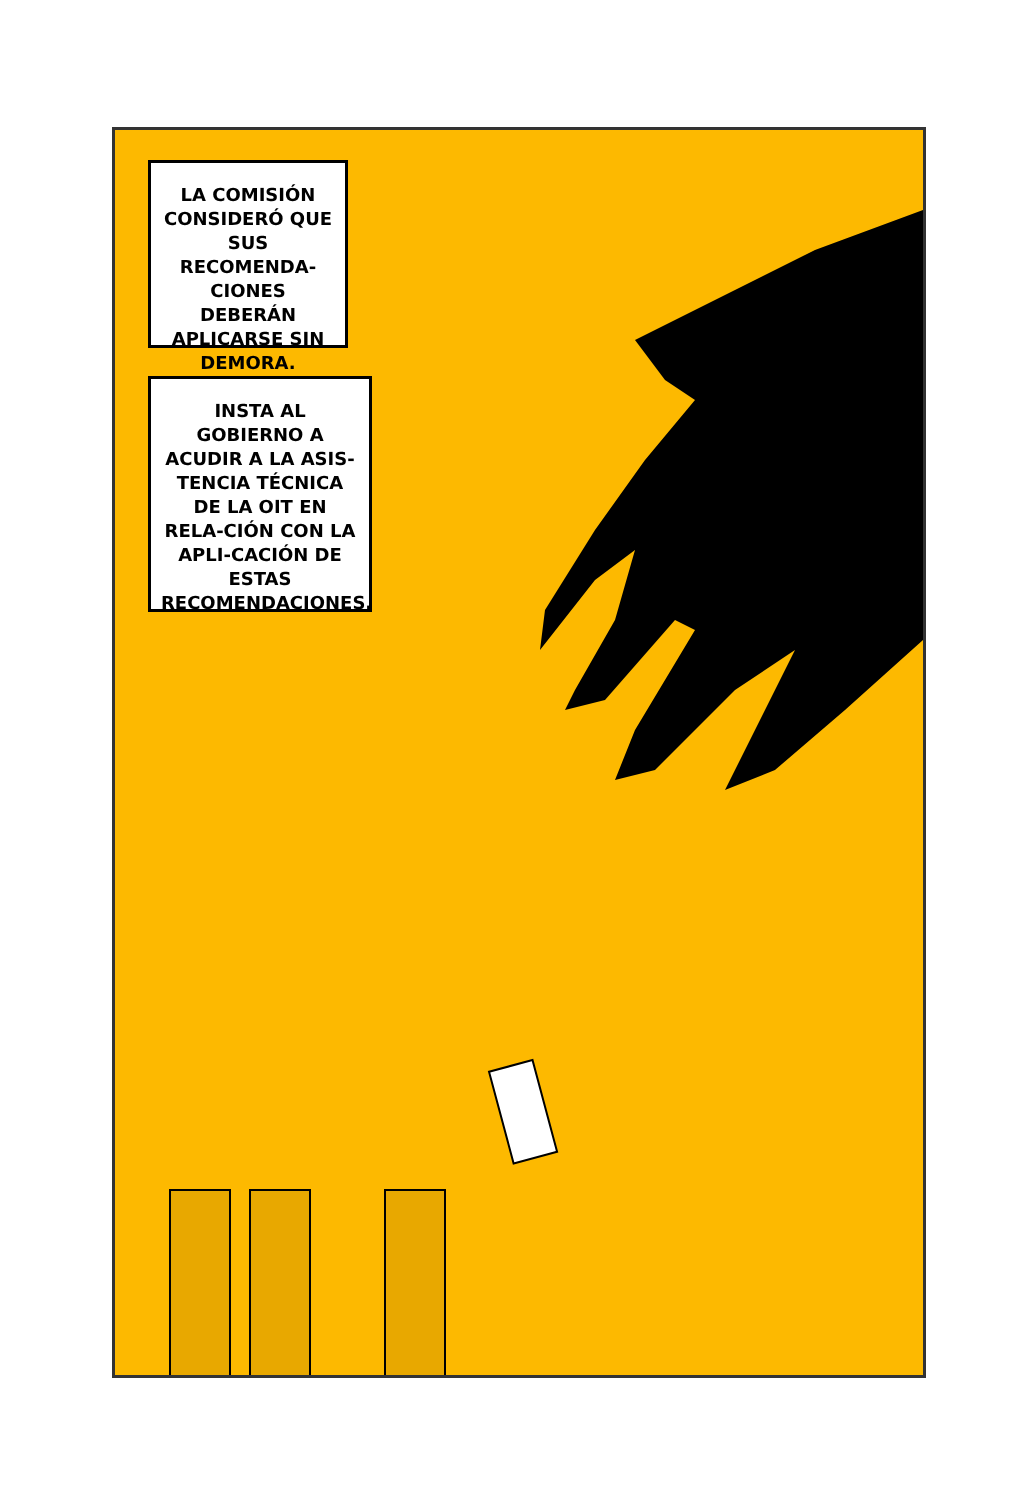LA COMISIÓN CONSIDERÓ QUE SUS RECOMENDA-CIONES DEBERÁN APLICARSE SIN DEMORA.
INSTA AL GOBIERNO A ACUDIR A LA ASIS-TENCIA TÉCNICA DE LA OIT EN RELA-CIÓN CON LA APLI-CACIÓN DE ESTAS RECOMENDACIONES.